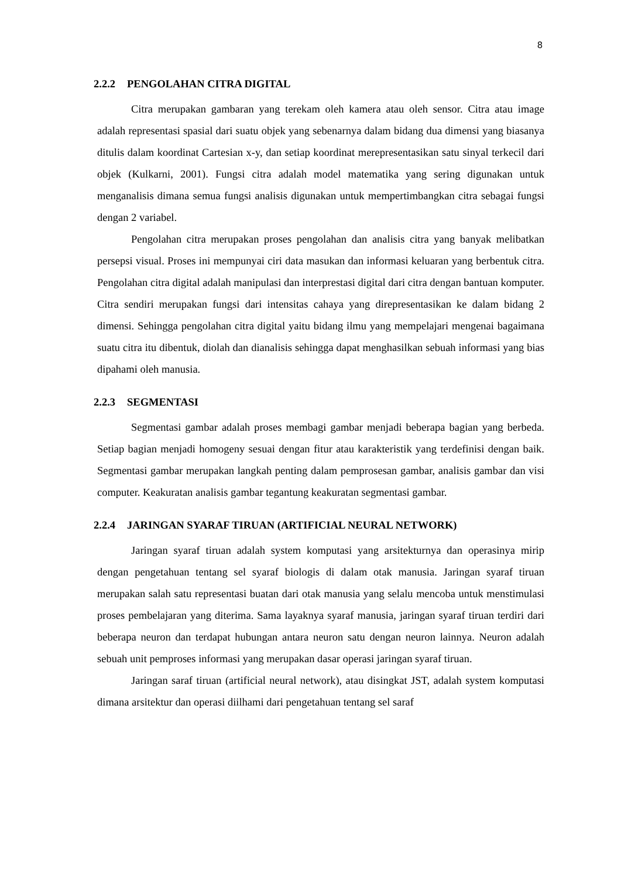8
2.2.2 PENGOLAHAN CITRA DIGITAL
Citra merupakan gambaran yang terekam oleh kamera atau oleh sensor. Citra atau image adalah representasi spasial dari suatu objek yang sebenarnya dalam bidang dua dimensi yang biasanya ditulis dalam koordinat Cartesian x-y, dan setiap koordinat merepresentasikan satu sinyal terkecil dari objek (Kulkarni, 2001). Fungsi citra adalah model matematika yang sering digunakan untuk menganalisis dimana semua fungsi analisis digunakan untuk mempertimbangkan citra sebagai fungsi dengan 2 variabel.
Pengolahan citra merupakan proses pengolahan dan analisis citra yang banyak melibatkan persepsi visual. Proses ini mempunyai ciri data masukan dan informasi keluaran yang berbentuk citra. Pengolahan citra digital adalah manipulasi dan interprestasi digital dari citra dengan bantuan komputer. Citra sendiri merupakan fungsi dari intensitas cahaya yang direpresentasikan ke dalam bidang 2 dimensi. Sehingga pengolahan citra digital yaitu bidang ilmu yang mempelajari mengenai bagaimana suatu citra itu dibentuk, diolah dan dianalisis sehingga dapat menghasilkan sebuah informasi yang bias dipahami oleh manusia.
2.2.3 SEGMENTASI
Segmentasi gambar adalah proses membagi gambar menjadi beberapa bagian yang berbeda. Setiap bagian menjadi homogeny sesuai dengan fitur atau karakteristik yang terdefinisi dengan baik. Segmentasi gambar merupakan langkah penting dalam pemprosesan gambar, analisis gambar dan visi computer. Keakuratan analisis gambar tegantung keakuratan segmentasi gambar.
2.2.4 JARINGAN SYARAF TIRUAN (ARTIFICIAL NEURAL NETWORK)
Jaringan syaraf tiruan adalah system komputasi yang arsitekturnya dan operasinya mirip dengan pengetahuan tentang sel syaraf biologis di dalam otak manusia. Jaringan syaraf tiruan merupakan salah satu representasi buatan dari otak manusia yang selalu mencoba untuk menstimulasi proses pembelajaran yang diterima. Sama layaknya syaraf manusia, jaringan syaraf tiruan terdiri dari beberapa neuron dan terdapat hubungan antara neuron satu dengan neuron lainnya. Neuron adalah sebuah unit pemproses informasi yang merupakan dasar operasi jaringan syaraf tiruan.
Jaringan saraf tiruan (artificial neural network), atau disingkat JST, adalah system komputasi dimana arsitektur dan operasi diilhami dari pengetahuan tentang sel saraf